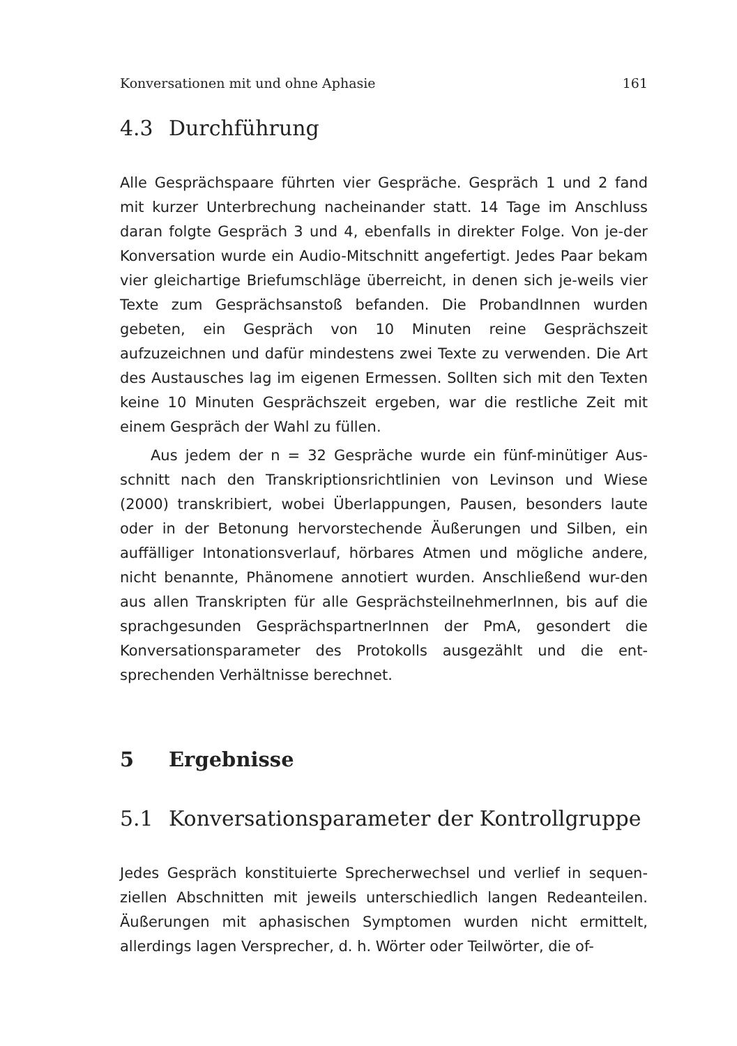Konversationen mit und ohne Aphasie 161
4.3 Durchführung
Alle Gesprächspaare führten vier Gespräche. Gespräch 1 und 2 fand mit kurzer Unterbrechung nacheinander statt. 14 Tage im Anschluss daran folgte Gespräch 3 und 4, ebenfalls in direkter Folge. Von je-der Konversation wurde ein Audio-Mitschnitt angefertigt. Jedes Paar bekam vier gleichartige Briefumschläge überreicht, in denen sich je-weils vier Texte zum Gesprächsanstoß befanden. Die ProbandInnen wurden gebeten, ein Gespräch von 10 Minuten reine Gesprächszeit aufzuzeichnen und dafür mindestens zwei Texte zu verwenden. Die Art des Austausches lag im eigenen Ermessen. Sollten sich mit den Texten keine 10 Minuten Gesprächszeit ergeben, war die restliche Zeit mit einem Gespräch der Wahl zu füllen.
Aus jedem der n = 32 Gespräche wurde ein fünf-minütiger Aus-schnitt nach den Transkriptionsrichtlinien von Levinson und Wiese (2000) transkribiert, wobei Überlappungen, Pausen, besonders laute oder in der Betonung hervorstechende Äußerungen und Silben, ein auffälliger Intonationsverlauf, hörbares Atmen und mögliche andere, nicht benannte, Phänomene annotiert wurden. Anschließend wur-den aus allen Transkripten für alle GesprächsteilnehmerInnen, bis auf die sprachgesunden GesprächspartnerInnen der PmA, gesondert die Konversationsparameter des Protokolls ausgezählt und die ent-sprechenden Verhältnisse berechnet.
5 Ergebnisse
5.1 Konversationsparameter der Kontrollgruppe
Jedes Gespräch konstituierte Sprecherwechsel und verlief in sequen-ziellen Abschnitten mit jeweils unterschiedlich langen Redeanteilen. Äußerungen mit aphasischen Symptomen wurden nicht ermittelt, allerdings lagen Versprecher, d. h. Wörter oder Teilwörter, die of-